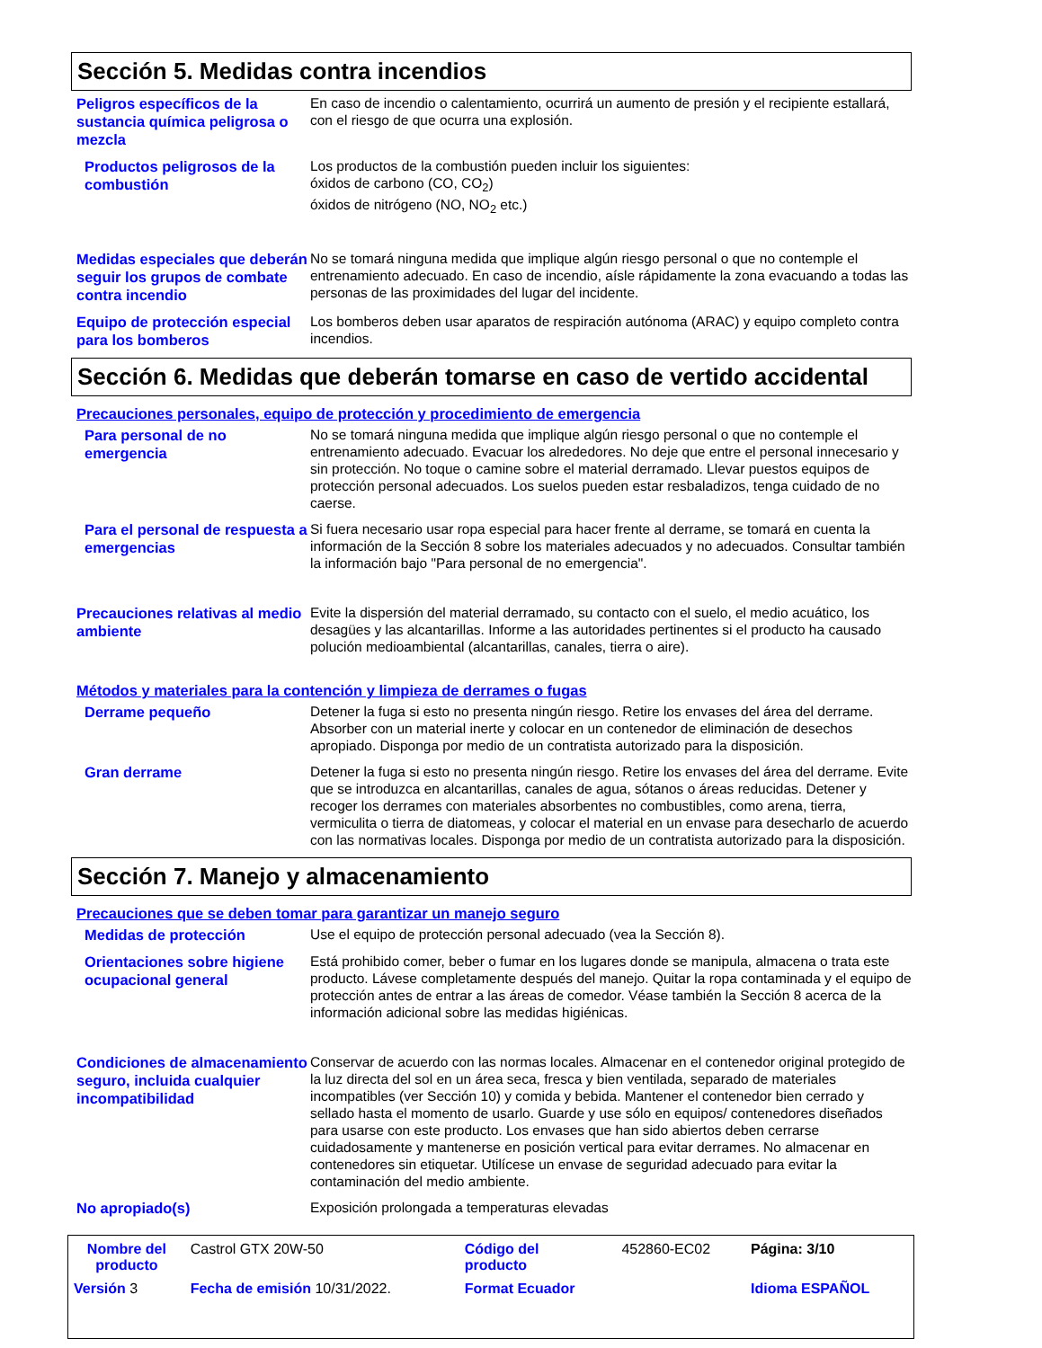Sección 5. Medidas contra incendios
Peligros específicos de la sustancia química peligrosa o mezcla
En caso de incendio o calentamiento, ocurrirá un aumento de presión y el recipiente estallará, con el riesgo de que ocurra una explosión.
Productos peligrosos de la combustión
Los productos de la combustión pueden incluir los siguientes:
óxidos de carbono (CO, CO<sub>2</sub>)
óxidos de nitrógeno (NO, NO<sub>2</sub> etc.)
Medidas especiales que deberán seguir los grupos de combate contra incendio
No se tomará ninguna medida que implique algún riesgo personal o que no contemple el entrenamiento adecuado. En caso de incendio, aísle rápidamente la zona evacuando a todas las personas de las proximidades del lugar del incidente.
Equipo de protección especial para los bomberos
Los bomberos deben usar aparatos de respiración autónoma (ARAC) y equipo completo contra incendios.
Sección 6. Medidas que deberán tomarse en caso de vertido accidental
Precauciones personales, equipo de protección y procedimiento de emergencia
Para personal de no emergencia
No se tomará ninguna medida que implique algún riesgo personal o que no contemple el entrenamiento adecuado. Evacuar los alrededores. No deje que entre el personal innecesario y sin protección. No toque o camine sobre el material derramado. Llevar puestos equipos de protección personal adecuados. Los suelos pueden estar resbaladizos, tenga cuidado de no caerse.
Para el personal de respuesta a emergencias
Si fuera necesario usar ropa especial para hacer frente al derrame, se tomará en cuenta la información de la Sección 8 sobre los materiales adecuados y no adecuados. Consultar también la información bajo "Para personal de no emergencia".
Precauciones relativas al medio ambiente
Evite la dispersión del material derramado, su contacto con el suelo, el medio acuático, los desagües y las alcantarillas. Informe a las autoridades pertinentes si el producto ha causado polución medioambiental (alcantarillas, canales, tierra o aire).
Métodos y materiales para la contención y limpieza de derrames o fugas
Derrame pequeño
Detener la fuga si esto no presenta ningún riesgo. Retire los envases del área del derrame. Absorber con un material inerte y colocar en un contenedor de eliminación de desechos apropiado. Disponga por medio de un contratista autorizado para la disposición.
Gran derrame
Detener la fuga si esto no presenta ningún riesgo. Retire los envases del área del derrame. Evite que se introduzca en alcantarillas, canales de agua, sótanos o áreas reducidas. Detener y recoger los derrames con materiales absorbentes no combustibles, como arena, tierra, vermiculita o tierra de diatomeas, y colocar el material en un envase para desecharlo de acuerdo con las normativas locales. Disponga por medio de un contratista autorizado para la disposición.
Sección 7. Manejo y almacenamiento
Precauciones que se deben tomar para garantizar un manejo seguro
Medidas de protección
Use el equipo de protección personal adecuado (vea la Sección 8).
Orientaciones sobre higiene ocupacional general
Está prohibido comer, beber o fumar en los lugares donde se manipula, almacena o trata este producto. Lávese completamente después del manejo. Quitar la ropa contaminada y el equipo de protección antes de entrar a las áreas de comedor. Véase también la Sección 8 acerca de la información adicional sobre las medidas higiénicas.
Condiciones de almacenamiento seguro, incluida cualquier incompatibilidad
Conservar de acuerdo con las normas locales. Almacenar en el contenedor original protegido de la luz directa del sol en un área seca, fresca y bien ventilada, separado de materiales incompatibles (ver Sección 10) y comida y bebida. Mantener el contenedor bien cerrado y sellado hasta el momento de usarlo. Guarde y use sólo en equipos/ contenedores diseñados para usarse con este producto. Los envases que han sido abiertos deben cerrarse cuidadosamente y mantenerse en posición vertical para evitar derrames. No almacenar en contenedores sin etiquetar. Utilícese un envase de seguridad adecuado para evitar la contaminación del medio ambiente.
No apropiado(s)
Exposición prolongada a temperaturas elevadas
| Nombre del producto | Castrol GTX 20W-50 | Código del producto | 452860-EC02 | Página: 3/10 |
| Versión 3 | Fecha de emisión 10/31/2022. | Format Ecuador | | Idioma ESPAÑOL |